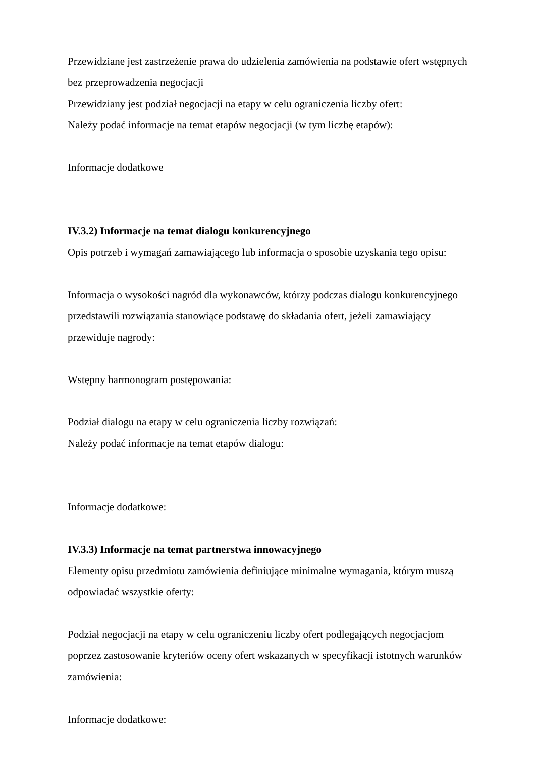Przewidziane jest zastrzeżenie prawa do udzielenia zamówienia na podstawie ofert wstępnych bez przeprowadzenia negocjacji
Przewidziany jest podział negocjacji na etapy w celu ograniczenia liczby ofert:
Należy podać informacje na temat etapów negocjacji (w tym liczbę etapów):
Informacje dodatkowe
IV.3.2) Informacje na temat dialogu konkurencyjnego
Opis potrzeb i wymagań zamawiającego lub informacja o sposobie uzyskania tego opisu:
Informacja o wysokości nagród dla wykonawców, którzy podczas dialogu konkurencyjnego przedstawili rozwiązania stanowiące podstawę do składania ofert, jeżeli zamawiający przewiduje nagrody:
Wstępny harmonogram postępowania:
Podział dialogu na etapy w celu ograniczenia liczby rozwiązań:
Należy podać informacje na temat etapów dialogu:
Informacje dodatkowe:
IV.3.3) Informacje na temat partnerstwa innowacyjnego
Elementy opisu przedmiotu zamówienia definiujące minimalne wymagania, którym muszą odpowiadać wszystkie oferty:
Podział negocjacji na etapy w celu ograniczeniu liczby ofert podlegających negocjacjom poprzez zastosowanie kryteriów oceny ofert wskazanych w specyfikacji istotnych warunków zamówienia:
Informacje dodatkowe: